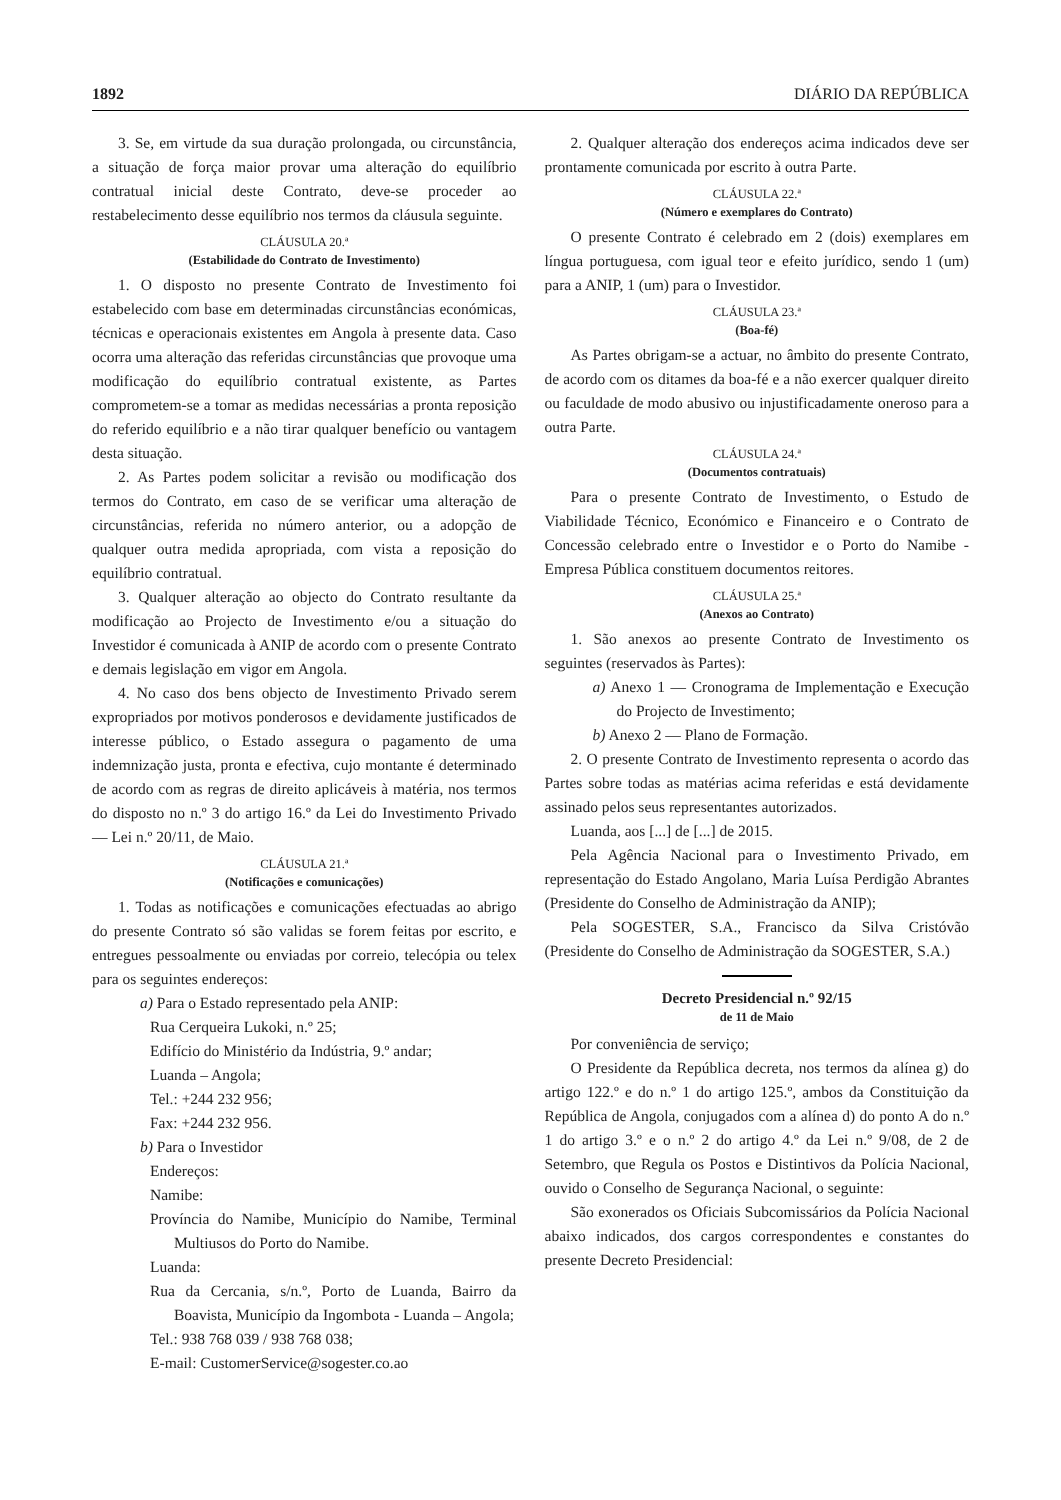1892 DIÁRIO DA REPÚBLICA
3. Se, em virtude da sua duração prolongada, ou circunstância, a situação de força maior provar uma alteração do equilíbrio contratual inicial deste Contrato, deve-se proceder ao restabelecimento desse equilíbrio nos termos da cláusula seguinte.
CLÁUSULA 20.ª
(Estabilidade do Contrato de Investimento)
1. O disposto no presente Contrato de Investimento foi estabelecido com base em determinadas circunstâncias económicas, técnicas e operacionais existentes em Angola à presente data. Caso ocorra uma alteração das referidas circunstâncias que provoque uma modificação do equilíbrio contratual existente, as Partes comprometem-se a tomar as medidas necessárias a pronta reposição do referido equilíbrio e a não tirar qualquer benefício ou vantagem desta situação.
2. As Partes podem solicitar a revisão ou modificação dos termos do Contrato, em caso de se verificar uma alteração de circunstâncias, referida no número anterior, ou a adopção de qualquer outra medida apropriada, com vista a reposição do equilíbrio contratual.
3. Qualquer alteração ao objecto do Contrato resultante da modificação ao Projecto de Investimento e/ou a situação do Investidor é comunicada à ANIP de acordo com o presente Contrato e demais legislação em vigor em Angola.
4. No caso dos bens objecto de Investimento Privado serem expropriados por motivos ponderosos e devidamente justificados de interesse público, o Estado assegura o pagamento de uma indemnização justa, pronta e efectiva, cujo montante é determinado de acordo com as regras de direito aplicáveis à matéria, nos termos do disposto no n.º 3 do artigo 16.º da Lei do Investimento Privado — Lei n.º 20/11, de Maio.
CLÁUSULA 21.ª
(Notificações e comunicações)
1. Todas as notificações e comunicações efectuadas ao abrigo do presente Contrato só são validas se forem feitas por escrito, e entregues pessoalmente ou enviadas por correio, telecópia ou telex para os seguintes endereços:
a) Para o Estado representado pela ANIP:
Rua Cerqueira Lukoki, n.º 25;
Edifício do Ministério da Indústria, 9.º andar;
Luanda – Angola;
Tel.: +244 232 956;
Fax: +244 232 956.
b) Para o Investidor
Endereços:
Namibe:
Província do Namibe, Município do Namibe, Terminal Multiusos do Porto do Namibe.
Luanda:
Rua da Cercania, s/n.º, Porto de Luanda, Bairro da Boavista, Município da Ingombota - Luanda – Angola;
Tel.: 938 768 039 / 938 768 038;
E-mail: CustomerService@sogester.co.ao
2. Qualquer alteração dos endereços acima indicados deve ser prontamente comunicada por escrito à outra Parte.
CLÁUSULA 22.ª
(Número e exemplares do Contrato)
O presente Contrato é celebrado em 2 (dois) exemplares em língua portuguesa, com igual teor e efeito jurídico, sendo 1 (um) para a ANIP, 1 (um) para o Investidor.
CLÁUSULA 23.ª
(Boa-fé)
As Partes obrigam-se a actuar, no âmbito do presente Contrato, de acordo com os ditames da boa-fé e a não exercer qualquer direito ou faculdade de modo abusivo ou injustificadamente oneroso para a outra Parte.
CLÁUSULA 24.ª
(Documentos contratuais)
Para o presente Contrato de Investimento, o Estudo de Viabilidade Técnico, Económico e Financeiro e o Contrato de Concessão celebrado entre o Investidor e o Porto do Namibe - Empresa Pública constituem documentos reitores.
CLÁUSULA 25.ª
(Anexos ao Contrato)
1. São anexos ao presente Contrato de Investimento os seguintes (reservados às Partes):
a) Anexo 1 — Cronograma de Implementação e Execução do Projecto de Investimento;
b) Anexo 2 — Plano de Formação.
2. O presente Contrato de Investimento representa o acordo das Partes sobre todas as matérias acima referidas e está devidamente assinado pelos seus representantes autorizados.
Luanda, aos [...] de [...] de 2015.
Pela Agência Nacional para o Investimento Privado, em representação do Estado Angolano, Maria Luísa Perdigão Abrantes (Presidente do Conselho de Administração da ANIP);
Pela SOGESTER, S.A., Francisco da Silva Cristóvão (Presidente do Conselho de Administração da SOGESTER, S.A.)
Decreto Presidencial n.º 92/15
de 11 de Maio
Por conveniência de serviço;
O Presidente da República decreta, nos termos da alínea g) do artigo 122.º e do n.º 1 do artigo 125.º, ambos da Constituição da República de Angola, conjugados com a alínea d) do ponto A do n.º 1 do artigo 3.º e o n.º 2 do artigo 4.º da Lei n.º 9/08, de 2 de Setembro, que Regula os Postos e Distintivos da Polícia Nacional, ouvido o Conselho de Segurança Nacional, o seguinte:
São exonerados os Oficiais Subcomissários da Polícia Nacional abaixo indicados, dos cargos correspondentes e constantes do presente Decreto Presidencial: